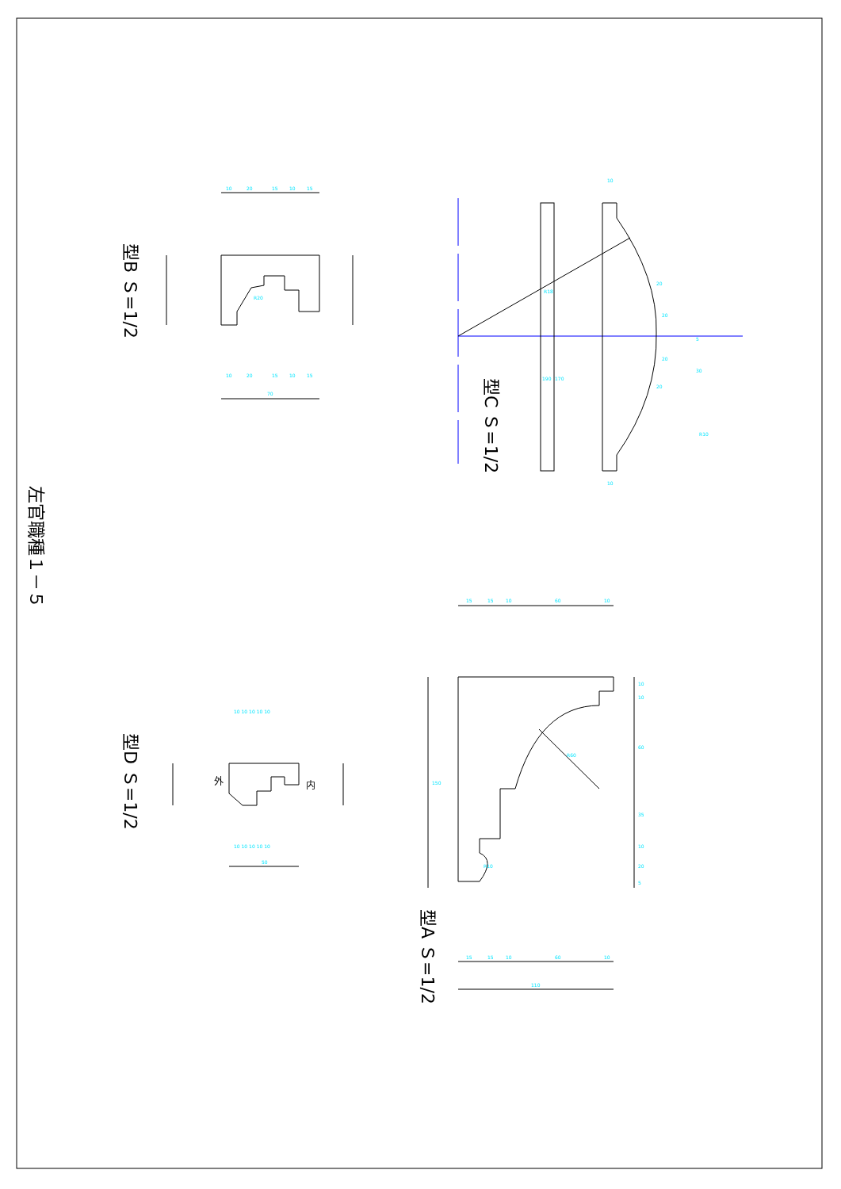左官職種１－５
型B Ｓ=1/2
型D Ｓ=1/2
型C Ｓ=1/2
型A Ｓ=1/2
10
20
15
10
15
10
20
15
10
15
70
R20
10 10 10 10 10
10 10 10 10 10
50
内
外
10
10
R18
170
190
20
20
20
20
5
30
R10
15
15
10
60
10
15
15
10
60
10
110
R60
R10
150
10
10
60
35
10
20
5